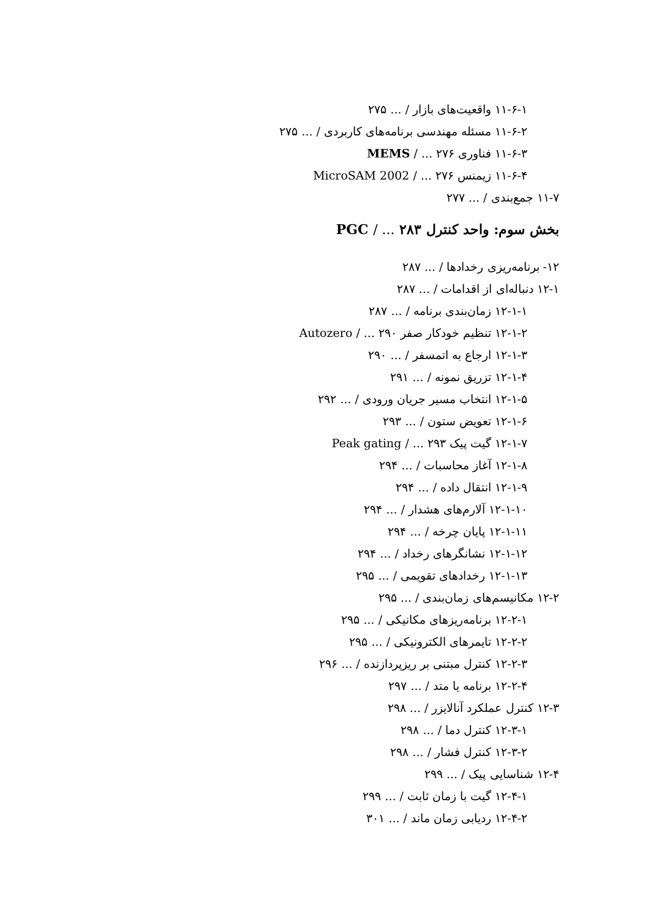۱۱-۶-۱ واقعیت‌های بازار / ... ۲۷۵
۱۱-۶-۲ مسئله مهندسی برنامه‌های کاربردی / ... ۲۷۵
۱۱-۶-۳ فناوری MEMS / ... ۲۷۶
۱۱-۶-۴ زیمنس MicroSAM 2002 / ... ۲۷۶
۱۱-۷ جمع‌بندی / ... ۲۷۷
بخش سوم: واحد کنترل PGC / ... ۲۸۳
۱۲- برنامه‌ریزی رخدادها / ... ۲۸۷
۱۲-۱ دنباله‌ای از اقدامات / ... ۲۸۷
۱۲-۱-۱ زمان‌بندی برنامه / ... ۲۸۷
۱۲-۱-۲ تنظیم خودکار صفر Autozero / ... ۲۹۰
۱۲-۱-۳ ارجاع به اتمسفر / ... ۲۹۰
۱۲-۱-۴ تزریق نمونه / ... ۲۹۱
۱۲-۱-۵ انتخاب مسیر جریان ورودی / ... ۲۹۲
۱۲-۱-۶ تعویض ستون / ... ۲۹۳
۱۲-۱-۷ گیت پیک Peak gating / ... ۲۹۳
۱۲-۱-۸ آغاز محاسبات / ... ۲۹۴
۱۲-۱-۹ انتقال داده / ... ۲۹۴
۱۲-۱-۱۰ آلارم‌های هشدار / ... ۲۹۴
۱۲-۱-۱۱ پایان چرخه / ... ۲۹۴
۱۲-۱-۱۲ نشانگرهای رخداد / ... ۲۹۴
۱۲-۱-۱۳ رخدادهای تقویمی / ... ۲۹۵
۱۲-۲ مکانیسم‌های زمان‌بندی / ... ۲۹۵
۱۲-۲-۱ برنامه‌ریزهای مکانیکی / ... ۲۹۵
۱۲-۲-۲ تایمرهای الکترونیکی / ... ۲۹۵
۱۲-۲-۳ کنترل مبتنی بر ریزپردازنده / ... ۲۹۶
۱۲-۲-۴ برنامه یا متد / ... ۲۹۷
۱۲-۳ کنترل عملکرد آنالایزر / ... ۲۹۸
۱۲-۳-۱ کنترل دما / ... ۲۹۸
۱۲-۳-۲ کنترل فشار / ... ۲۹۸
۱۲-۴ شناسایی پیک / ... ۲۹۹
۱۲-۴-۱ گیت با زمان ثابت / ... ۲۹۹
۱۲-۴-۲ ردیابی زمان ماند / ... ۳۰۱